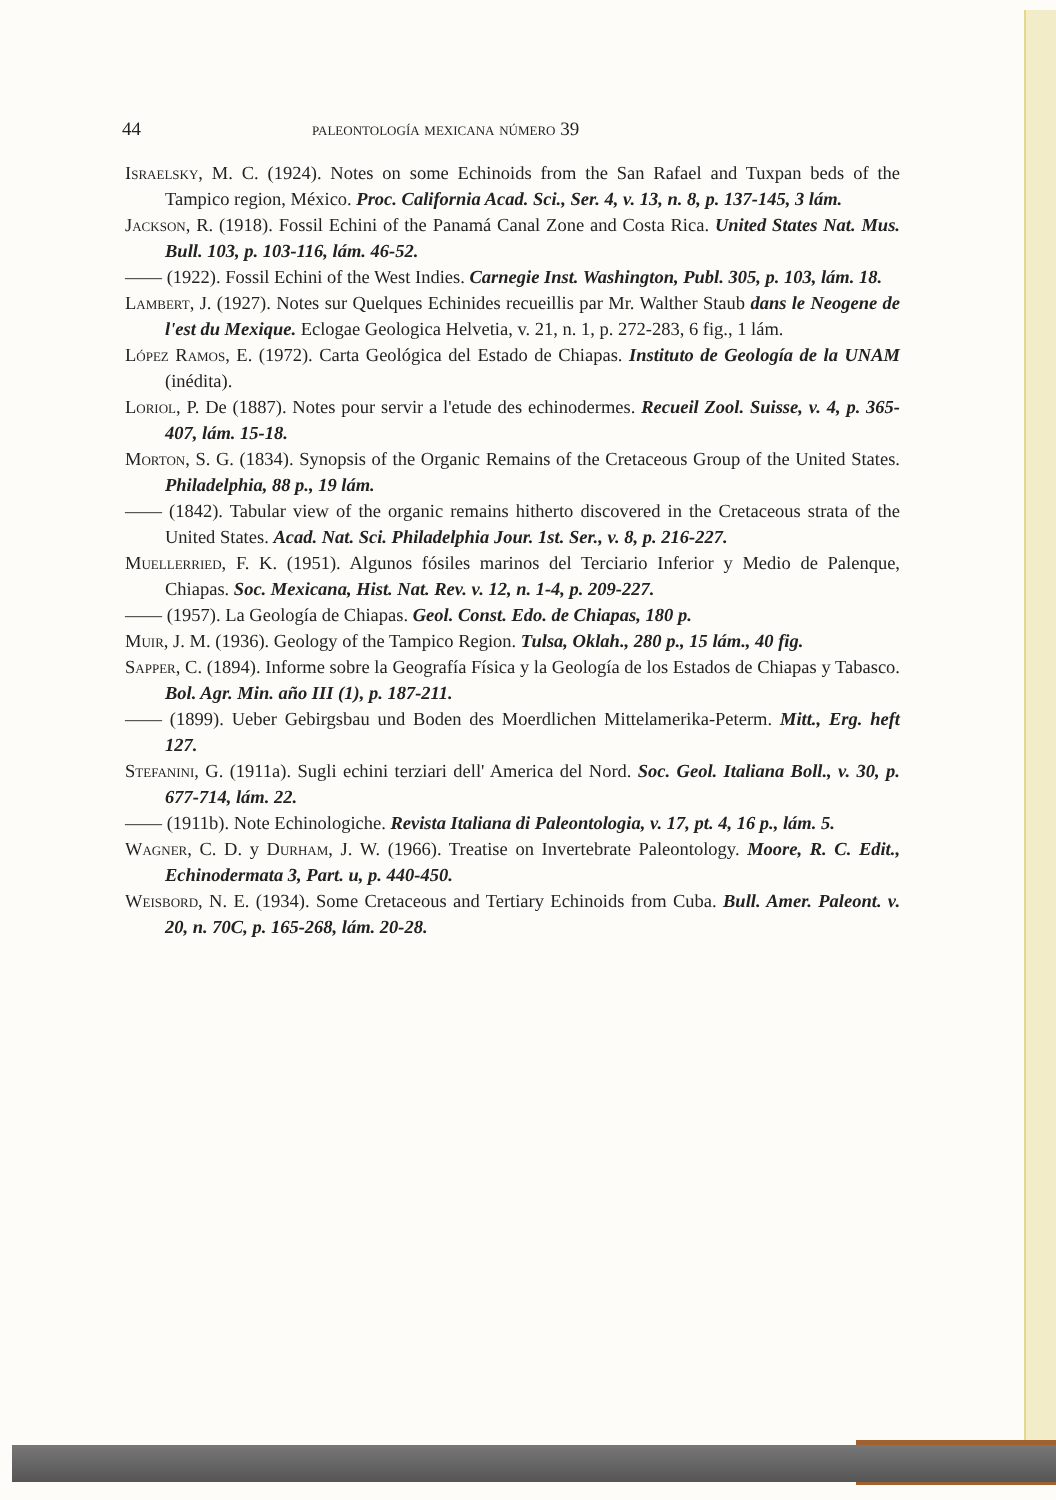44 paleontología mexicana número 39
Israelsky, M. C. (1924). Notes on some Echinoids from the San Rafael and Tuxpan beds of the Tampico region, México. Proc. California Acad. Sci., Ser. 4, v. 13, n. 8, p. 137-145, 3 lám.
Jackson, R. (1918). Fossil Echini of the Panamá Canal Zone and Costa Rica. United States Nat. Mus. Bull. 103, p. 103-116, lám. 46-52.
—— (1922). Fossil Echini of the West Indies. Carnegie Inst. Washington, Publ. 305, p. 103, lám. 18.
Lambert, J. (1927). Notes sur Quelques Echinides recueillis par Mr. Walther Staub dans le Neogene de l'est du Mexique. Eclogae Geologica Helvetia, v. 21, n. 1, p. 272-283, 6 fig., 1 lám.
López Ramos, E. (1972). Carta Geológica del Estado de Chiapas. Instituto de Geología de la UNAM (inédita).
Loriol, P. De (1887). Notes pour servir a l'etude des echinodermes. Recueil Zool. Suisse, v. 4, p. 365-407, lám. 15-18.
Morton, S. G. (1834). Synopsis of the Organic Remains of the Cretaceous Group of the United States. Philadelphia, 88 p., 19 lám.
—— (1842). Tabular view of the organic remains hitherto discovered in the Cretaceous strata of the United States. Acad. Nat. Sci. Philadelphia Jour. 1st. Ser., v. 8, p. 216-227.
Muellerried, F. K. (1951). Algunos fósiles marinos del Terciario Inferior y Medio de Palenque, Chiapas. Soc. Mexicana, Hist. Nat. Rev. v. 12, n. 1-4, p. 209-227.
—— (1957). La Geología de Chiapas. Geol. Const. Edo. de Chiapas, 180 p.
Muir, J. M. (1936). Geology of the Tampico Region. Tulsa, Oklah., 280 p., 15 lám., 40 fig.
Sapper, C. (1894). Informe sobre la Geografía Física y la Geología de los Estados de Chiapas y Tabasco. Bol. Agr. Min. año III (1), p. 187-211.
—— (1899). Ueber Gebirgsbau und Boden des Moerdlichen Mittelamerika-Peterm. Mitt., Erg. heft 127.
Stefanini, G. (1911a). Sugli echini terziari dell' America del Nord. Soc. Geol. Italiana Boll., v. 30, p. 677-714, lám. 22.
—— (1911b). Note Echinologiche. Revista Italiana di Paleontologia, v. 17, pt. 4, 16 p., lám. 5.
Wagner, C. D. y Durham, J. W. (1966). Treatise on Invertebrate Paleontology. Moore, R. C. Edit., Echinodermata 3, Part. u, p. 440-450.
Weisbord, N. E. (1934). Some Cretaceous and Tertiary Echinoids from Cuba. Bull. Amer. Paleont. v. 20, n. 70C, p. 165-268, lám. 20-28.